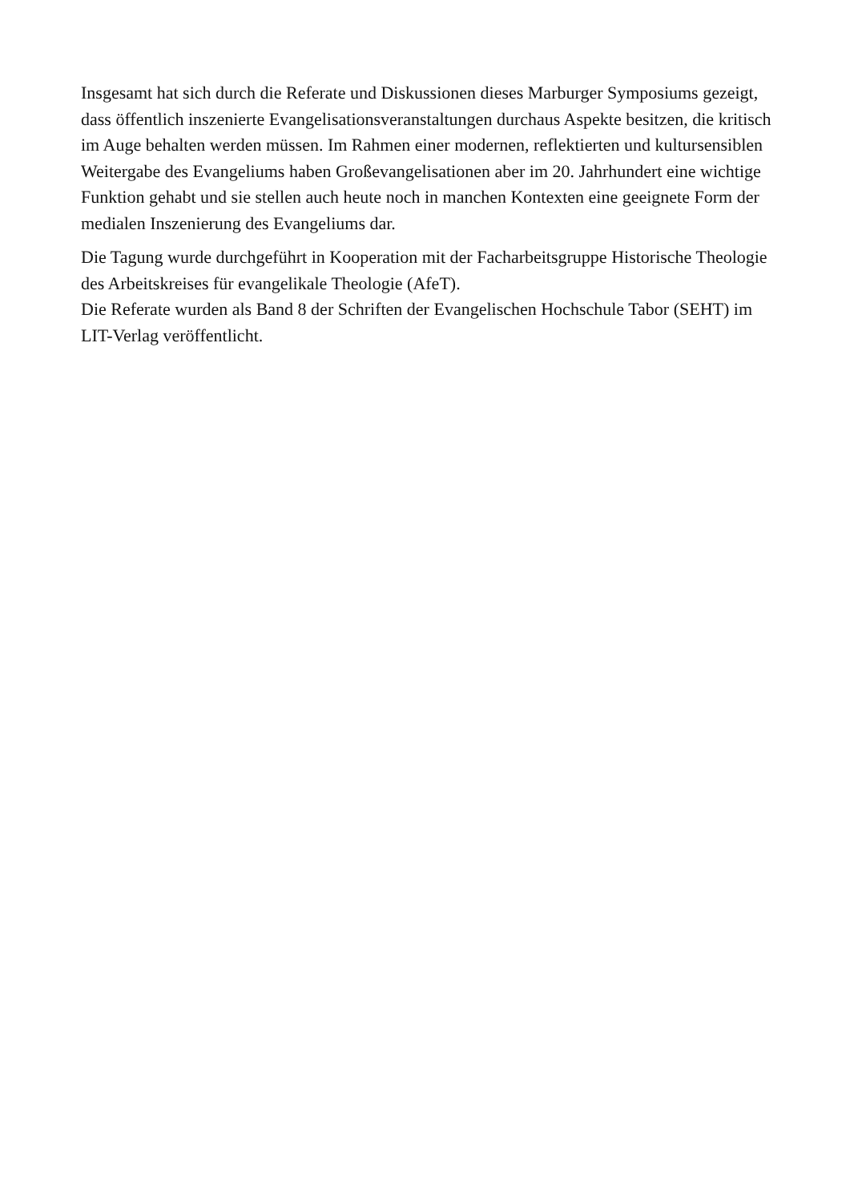Insgesamt hat sich durch die Referate und Diskussionen dieses Marburger Symposiums gezeigt, dass öffentlich inszenierte Evangelisationsveranstaltungen durchaus Aspekte besitzen, die kritisch im Auge behalten werden müssen. Im Rahmen einer modernen, reflektierten und kultursensiblen Weitergabe des Evangeliums haben Großevangelisationen aber im 20. Jahrhundert eine wichtige Funktion gehabt und sie stellen auch heute noch in manchen Kontexten eine geeignete Form der medialen Inszenierung des Evangeliums dar.
Die Tagung wurde durchgeführt in Kooperation mit der Facharbeitsgruppe Historische Theologie des Arbeitskreises für evangelikale Theologie (AfeT).
Die Referate wurden als Band 8 der Schriften der Evangelischen Hochschule Tabor (SEHT) im LIT-Verlag veröffentlicht.